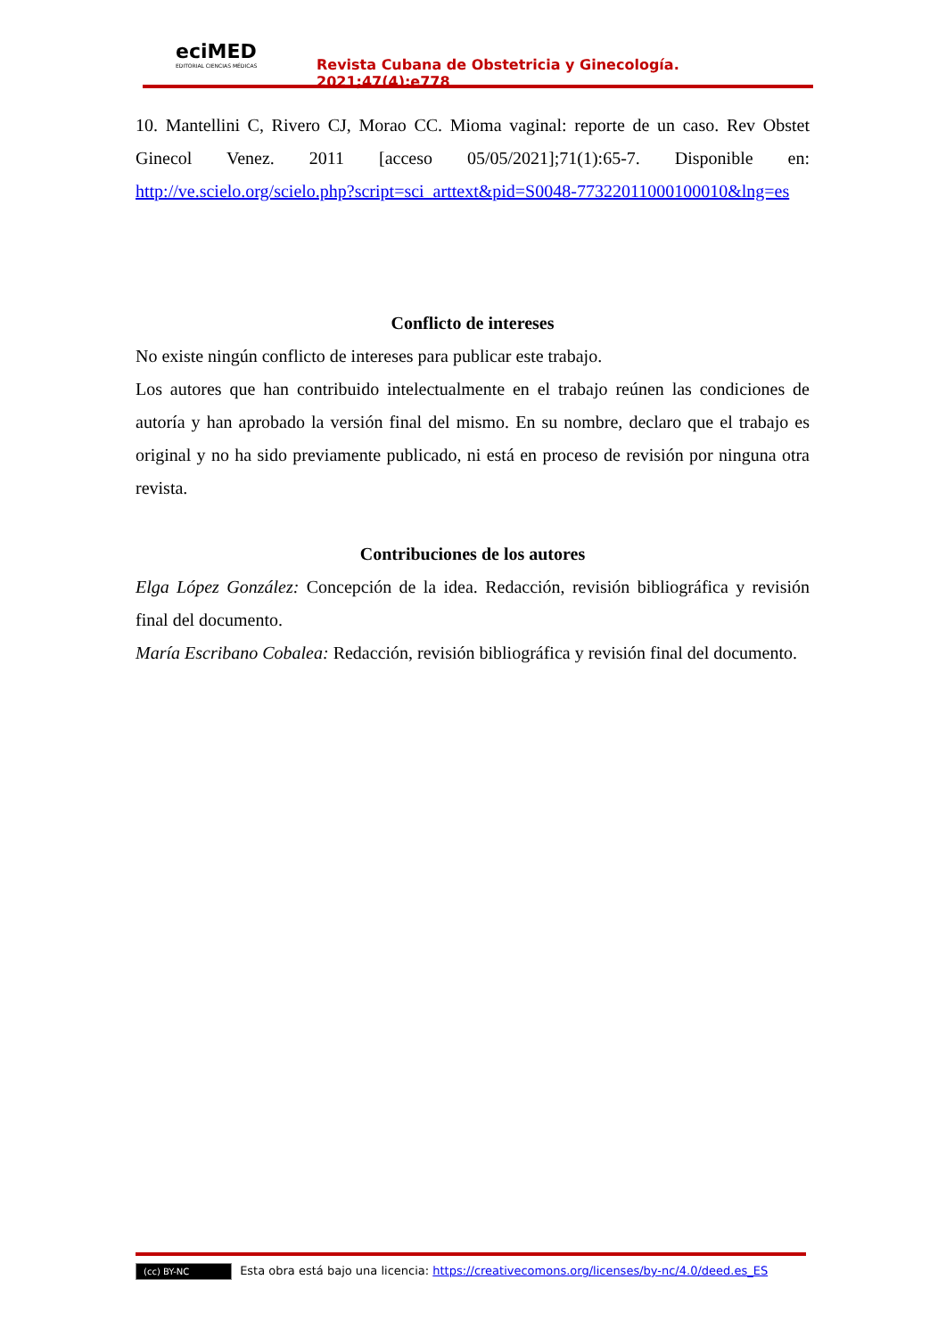eciMED
EDITORIAL CIENCIAS MÉDICAS
Revista Cubana de Obstetricia y Ginecología. 2021;47(4):e778
10. Mantellini C, Rivero CJ, Morao CC. Mioma vaginal: reporte de un caso. Rev Obstet Ginecol Venez. 2011 [acceso 05/05/2021];71(1):65-7. Disponible en: http://ve.scielo.org/scielo.php?script=sci_arttext&pid=S0048-77322011000100010&lng=es
Conflicto de intereses
No existe ningún conflicto de intereses para publicar este trabajo.
Los autores que han contribuido intelectualmente en el trabajo reúnen las condiciones de autoría y han aprobado la versión final del mismo. En su nombre, declaro que el trabajo es original y no ha sido previamente publicado, ni está en proceso de revisión por ninguna otra revista.
Contribuciones de los autores
Elga López González: Concepción de la idea. Redacción, revisión bibliográfica y revisión final del documento.
María Escribano Cobalea: Redacción, revisión bibliográfica y revisión final del documento.
(cc) BY-NC Esta obra está bajo una licencia: https://creativecomons.org/licenses/by-nc/4.0/deed.es_ES